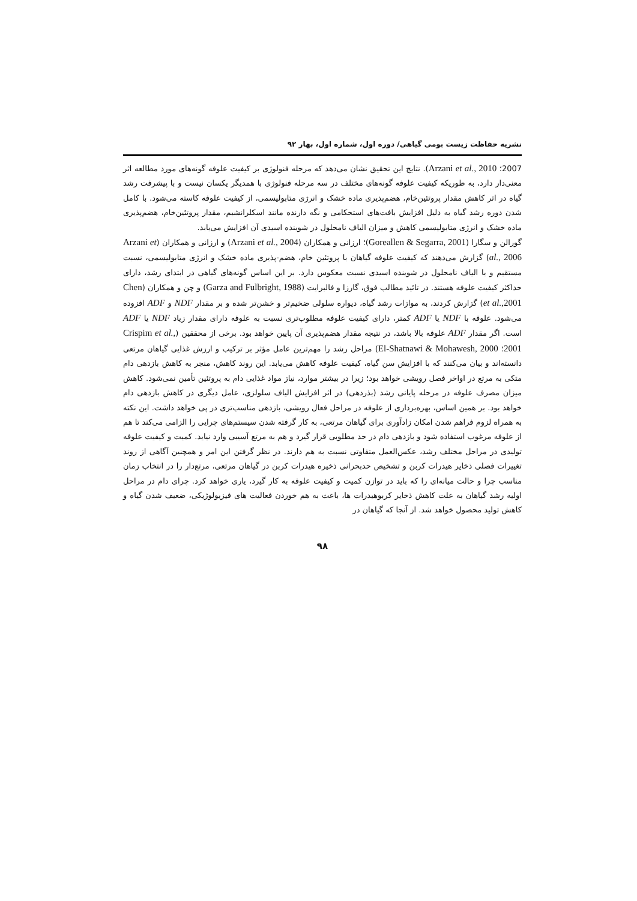نشریه حفاظت زیست بومی گیاهی/ دوره اول، شماره اول، بهار ۹۲
2007؛ Arzani et al., 2010). نتایج این تحقیق نشان می‌دهد که مرحله فنولوژی بر کیفیت علوفه گونه‌های مورد مطالعه اثر معنی‌دار دارد، به طوریکه کیفیت علوفه گونه‌های مختلف در سه مرحله فنولوژی با همدیگر یکسان نیست و با پیشرفت رشد گیاه در اثر کاهش مقدار پروتئین‌خام، هضم‌پذیری ماده خشک و انرژی متابولیسمی، از کیفیت علوفه کاسته می‌شود. با کامل شدن دوره رشد گیاه به دلیل افزایش بافت‌های استحکامی و نگه دارنده مانند اسکلرانشیم، مقدار پروتئین‌خام، هضم‌پذیری ماده خشک و انرژی متابولیسمی کاهش و میزان الیاف نامحلول در شوینده اسیدی آن افزایش می‌یابد.
گورالن و سگارا (Goreallen & Segarra, 2001)؛ ارزانی و همکاران (Arzani et al., 2004) و ارزانی و همکاران (Arzani et al., 2006) گزارش می‌دهند که کیفیت علوفه گیاهان با پروتئین خام، هضم-پذیری ماده خشک و انرژی متابولیسمی، نسبت مستقیم و با الیاف نامحلول در شوینده اسیدی نسبت معکوس دارد. بر این اساس گونه‌های گیاهی در ابتدای رشد، دارای حداکثر کیفیت علوفه هستند. در تائید مطالب فوق، گارزا و فالبرایت (Garza and Fulbright, 1988) و چن و همکاران (Chen et al., 2001) گزارش کردند، به موازات رشد گیاه، دیواره سلولی ضخیم‌تر و خشن‌تر شده و بر مقدار NDF و ADF افزوده می‌شود. علوفه با NDF یا ADF کمتر، دارای کیفیت علوفه مطلوب‌تری نسبت به علوفه دارای مقدار زیاد NDF یا ADF است. اگر مقدار ADF علوفه بالا باشد، در نتیجه مقدار هضم‌پذیری آن پایین خواهد بود. برخی از محققین (Crispim et al., 2001؛ El-Shatnawi & Mohawesh, 2000) مراحل رشد را مهم‌ترین عامل مؤثر بر ترکیب و ارزش غذایی گیاهان مرتعی دانسته‌اند و بیان می‌کنند که با افزایش سن گیاه، کیفیت علوفه کاهش می‌یابد. این روند کاهش، منجر به کاهش بازدهی دام متکی به مرتع در اواخر فصل رویشی خواهد بود؛ زیرا در بیشتر موارد، نیاز مواد غذایی دام به پروتئین تأمین نمی‌شود. کاهش میزان مصرف علوفه در مرحله پایانی رشد (بذردهی) در اثر افزایش الیاف سلولزی، عامل دیگری در کاهش بازدهی دام خواهد بود. بر همین اساس، بهره‌برداری از علوفه در مراحل فعال رویشی، بازدهی مناسب‌تری در پی خواهد داشت. این نکته به همراه لزوم فراهم شدن امکان زادآوری برای گیاهان مرتعی، به کار گرفته شدن سیستم‌های چرایی را الزامی می‌کند تا هم از علوفه مرغوب استفاده شود و بازدهی دام در حد مطلوبی قرار گیرد و هم به مرتع آسیبی وارد نیاید. کمیت و کیفیت علوفه تولیدی در مراحل مختلف رشد، عکس‌العمل متفاوتی نسبت به هم دارند. در نظر گرفتن این امر و همچنین آگاهی از روند تغییرات فصلی ذخایر هیدرات کربن و تشخیص حدبحرانی ذخیره هیدرات کربن در گیاهان مرتعی، مرتع‌دار را در انتخاب زمان مناسب چرا و حالت میانه‌ای را که باید در توازن کمیت و کیفیت علوفه به کار گیرد، یاری خواهد کرد. چرای دام در مراحل اولیه رشد گیاهان به علت کاهش ذخایر کربوهیدرات ها، باعث به هم خوردن فعالیت های فیزیولوژیکی، ضعیف شدن گیاه و کاهش تولید محصول خواهد شد. از آنجا که گیاهان در
۹۸